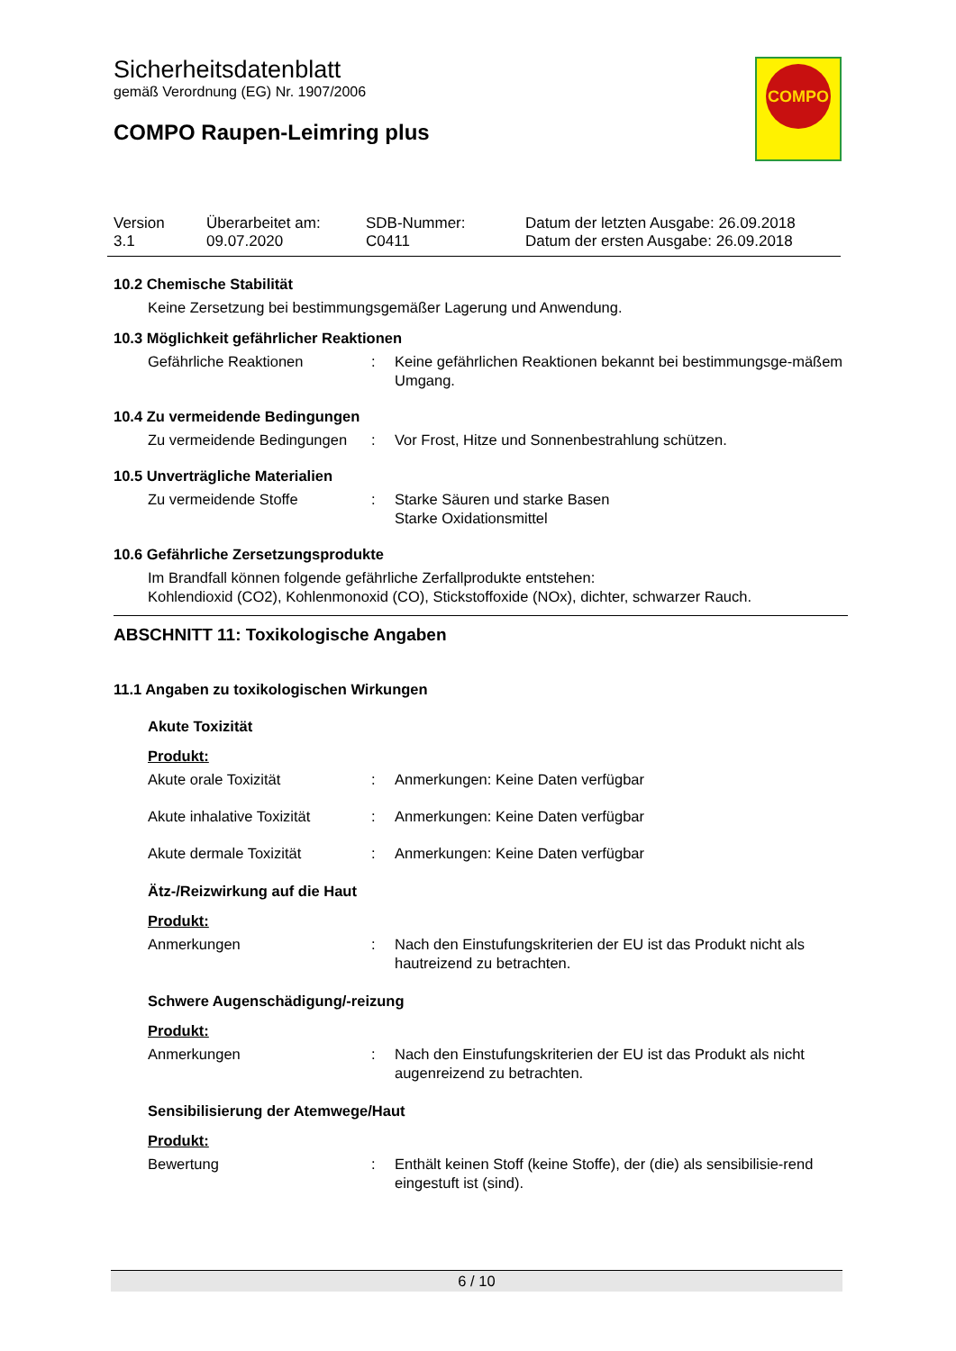Sicherheitsdatenblatt
gemäß Verordnung (EG) Nr. 1907/2006
COMPO Raupen-Leimring plus
COMPO
Version
3.1
Überarbeitet am:
09.07.2020
SDB-Nummer:
C0411
Datum der letzten Ausgabe: 26.09.2018
Datum der ersten Ausgabe: 26.09.2018
10.2 Chemische Stabilität
Keine Zersetzung bei bestimmungsgemäßer Lagerung und Anwendung.
10.3 Möglichkeit gefährlicher Reaktionen
Gefährliche Reaktionen : Keine gefährlichen Reaktionen bekannt bei bestimmungsge-mäßem Umgang.
10.4 Zu vermeidende Bedingungen
Zu vermeidende Bedingungen
: Vor Frost, Hitze und Sonnenbestrahlung schützen.
10.5 Unverträgliche Materialien
Zu vermeidende Stoffe : Starke Säuren und starke Basen
Starke Oxidationsmittel
10.6 Gefährliche Zersetzungsprodukte
Im Brandfall können folgende gefährliche Zerfallprodukte entstehen:
Kohlendioxid (CO2), Kohlenmonoxid (CO), Stickstoffoxide (NOx), dichter, schwarzer Rauch.
ABSCHNITT 11: Toxikologische Angaben
11.1 Angaben zu toxikologischen Wirkungen
Akute Toxizität
Produkt:
Akute orale Toxizität : Anmerkungen: Keine Daten verfügbar
Akute inhalative Toxizität
: Anmerkungen: Keine Daten verfügbar
Akute dermale Toxizität : Anmerkungen: Keine Daten verfügbar
Ätz-/Reizwirkung auf die Haut
Produkt:
Anmerkungen : Nach den Einstufungskriterien der EU ist das Produkt nicht als hautreizend zu betrachten.
Schwere Augenschädigung/-reizung
Produkt:
Anmerkungen : Nach den Einstufungskriterien der EU ist das Produkt als nicht augenreizend zu betrachten.
Sensibilisierung der Atemwege/Haut
Produkt:
Bewertung : Enthält keinen Stoff (keine Stoffe), der (die) als sensibilisie-rend eingestuft ist (sind).
6 / 10